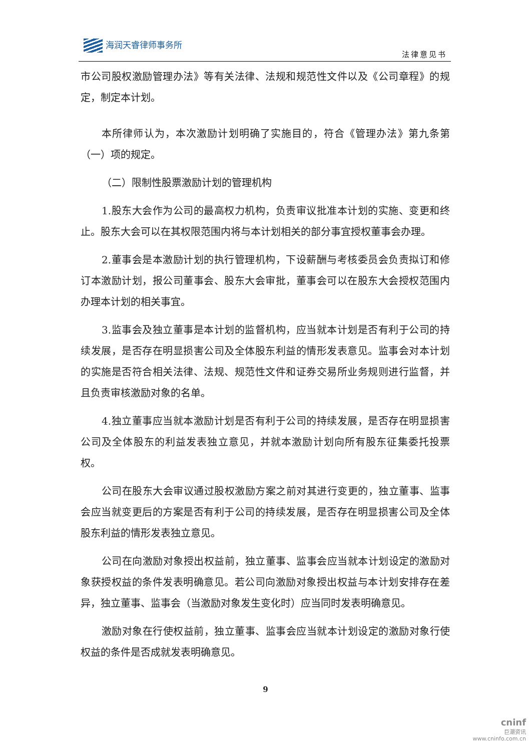海润天睿律师事务所
法律意见书
市公司股权激励管理办法》等有关法律、法规和规范性文件以及《公司章程》的规定，制定本计划。
本所律师认为，本次激励计划明确了实施目的，符合《管理办法》第九条第（一）项的规定。
（二）限制性股票激励计划的管理机构
1.股东大会作为公司的最高权力机构，负责审议批准本计划的实施、变更和终止。股东大会可以在其权限范围内将与本计划相关的部分事宜授权董事会办理。
2.董事会是本激励计划的执行管理机构，下设薪酬与考核委员会负责拟订和修订本激励计划，报公司董事会、股东大会审批，董事会可以在股东大会授权范围内办理本计划的相关事宜。
3.监事会及独立董事是本计划的监督机构，应当就本计划是否有利于公司的持续发展，是否存在明显损害公司及全体股东利益的情形发表意见。监事会对本计划的实施是否符合相关法律、法规、规范性文件和证券交易所业务规则进行监督，并且负责审核激励对象的名单。
4.独立董事应当就本激励计划是否有利于公司的持续发展，是否存在明显损害公司及全体股东的利益发表独立意见，并就本激励计划向所有股东征集委托投票权。
公司在股东大会审议通过股权激励方案之前对其进行变更的，独立董事、监事会应当就变更后的方案是否有利于公司的持续发展，是否存在明显损害公司及全体股东利益的情形发表独立意见。
公司在向激励对象授出权益前，独立董事、监事会应当就本计划设定的激励对象获授权益的条件发表明确意见。若公司向激励对象授出权益与本计划安排存在差异，独立董事、监事会（当激励对象发生变化时）应当同时发表明确意见。
激励对象在行使权益前，独立董事、监事会应当就本计划设定的激励对象行使权益的条件是否成就发表明确意见。
9
cninf
巨潮资讯
www.cninfo.com.cn